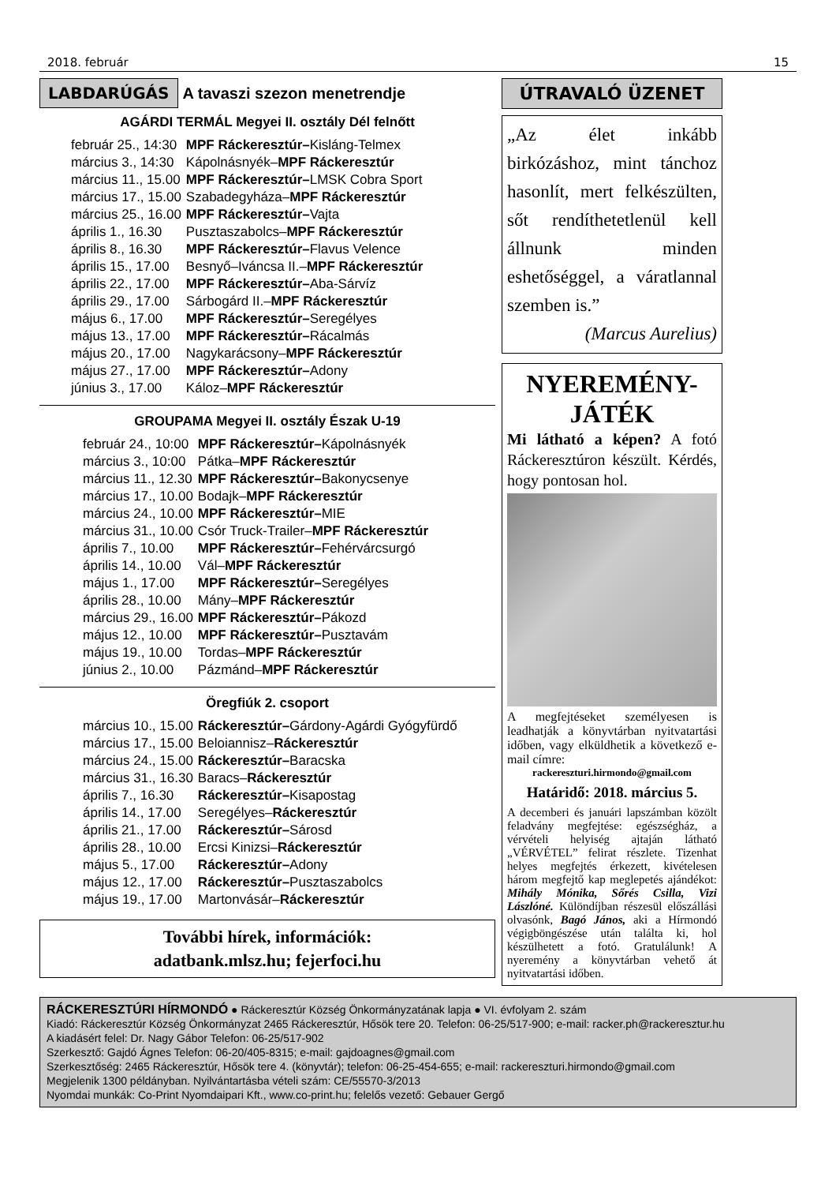2018. február 15
LABDARÚGÁS A tavaszi szezon menetrendje
AGÁRDI TERMÁL Megyei II. osztály Dél felnőtt
| február 25., 14:30 | MPF Ráckeresztúr– Kisláng-Telmex |
| március 3., 14:30 | Kápolnásnyék– MPF Ráckeresztúr |
| március 11., 15.00 | MPF Ráckeresztúr– LMSK Cobra Sport |
| március 17., 15.00 | Szabadegyháza– MPF Ráckeresztúr |
| március 25., 16.00 | MPF Ráckeresztúr– Vajta |
| április 1., 16.30 | Pusztaszabolcs– MPF Ráckeresztúr |
| április 8., 16.30 | MPF Ráckeresztúr– Flavus Velence |
| április 15., 17.00 | Besnyő–Iváncsa II.– MPF Ráckeresztúr |
| április 22., 17.00 | MPF Ráckeresztúr– Aba-Sárvíz |
| április 29., 17.00 | Sárbogárd II.– MPF Ráckeresztúr |
| május 6., 17.00 | MPF Ráckeresztúr– Seregélyes |
| május 13., 17.00 | MPF Ráckeresztúr– Rácalmás |
| május 20., 17.00 | Nagykarácsony– MPF Ráckeresztúr |
| május 27., 17.00 | MPF Ráckeresztúr– Adony |
| június 3., 17.00 | Káloz– MPF Ráckeresztúr |
GROUPAMA Megyei II. osztály Észak U-19
| február 24., 10:00 | MPF Ráckeresztúr– Kápolnásnyék |
| március 3., 10:00 | Pátka– MPF Ráckeresztúr |
| március 11., 12.30 | MPF Ráckeresztúr– Bakonycsenye |
| március 17., 10.00 | Bodajk– MPF Ráckeresztúr |
| március 24., 10.00 | MPF Ráckeresztúr– MIE |
| március 31., 10.00 | Csór Truck-Trailer– MPF Ráckeresztúr |
| április 7., 10.00 | MPF Ráckeresztúr– Fehérvárcsurgó |
| április 14., 10.00 | Vál– MPF Ráckeresztúr |
| május 1., 17.00 | MPF Ráckeresztúr– Seregélyes |
| április 28., 10.00 | Mány– MPF Ráckeresztúr |
| március 29., 16.00 | MPF Ráckeresztúr– Pákozd |
| május 12., 10.00 | MPF Ráckeresztúr– Pusztavám |
| május 19., 10.00 | Tordas– MPF Ráckeresztúr |
| június 2., 10.00 | Pázmánd– MPF Ráckeresztúr |
Öregfiúk 2. csoport
| március 10., 15.00 | Ráckeresztúr– Gárdony-Agárdi Gyógyfürdő |
| március 17., 15.00 | Beloiannisz– Ráckeresztúr |
| március 24., 15.00 | Ráckeresztúr– Baracska |
| március 31., 16.30 | Baracs– Ráckeresztúr |
| április 7., 16.30 | Ráckeresztúr– Kisapostag |
| április 14., 17.00 | Seregélyes– Ráckeresztúr |
| április 21., 17.00 | Ráckeresztúr– Sárosd |
| április 28., 10.00 | Ercsi Kinizsi– Ráckeresztúr |
| május 5., 17.00 | Ráckeresztúr– Adony |
| május 12., 17.00 | Ráckeresztúr– Pusztaszabolcs |
| május 19., 17.00 | Martonvásár– Ráckeresztúr |
További hírek, információk:
adatbank.mlsz.hu; fejerfoci.hu
ÚTRAVALÓ ÜZENET
„Az élet inkább birkózáshoz, mint tánchoz hasonlít, mert felkészülten, sőt rendíthetetlenül kell állnunk minden eshetőséggel, a váratlannal szemben is.”
(Marcus Aurelius)
NYEREMÉNY-
JÁTÉK
Mi látható a képen? A fotó Ráckeresztúron készült. Kérdés, hogy pontosan hol.
A megfejtéseket személyesen is leadhatják a könyvtárban nyitvatartási időben, vagy elküldhetik a következő e-mail címre:
rackereszturi.hirmondo@gmail.com
Határidő: 2018. március 5.
A decemberi és januári lapszámban közölt feladvány megfejtése: egészségház, a vérvételi helyiség ajtaján látható „VÉRVÉTEL” felirat részlete. Tizenhat helyes megfejtés érkezett, kivételesen három megfejtő kap meglepetés ajándékot: Mihály Mónika, Sőrés Csilla, Vizi Lászlóné. Különdíjban részesül előszállási olvasónk, Bagó János, aki a Hírmondó végigböngészése után találta ki, hol készülhetett a fotó. Gratulálunk! A nyeremény a könyvtárban vehető át nyitvatartási időben.
RÁCKERESZTÚRI HÍRMONDÓ ● Ráckeresztúr Község Önkormányzatának lapja ● VI. évfolyam 2. szám
Kiadó: Ráckeresztúr Község Önkormányzat 2465 Ráckeresztúr, Hősök tere 20. Telefon: 06-25/517-900; e-mail: racker.ph@rackeresztur.hu
A kiadásért felel: Dr. Nagy Gábor Telefon: 06-25/517-902
Szerkesztő: Gajdó Ágnes Telefon: 06-20/405-8315; e-mail: gajdoagnes@gmail.com
Szerkesztőség: 2465 Ráckeresztúr, Hősök tere 4. (könyvtár); telefon: 06-25-454-655; e-mail: rackereszturi.hirmondo@gmail.com
Megjelenik 1300 példányban. Nyilvántartásba vételi szám: CE/55570-3/2013
Nyomdai munkák: Co-Print Nyomdaipari Kft., www.co-print.hu; felelős vezető: Gebauer Gergő